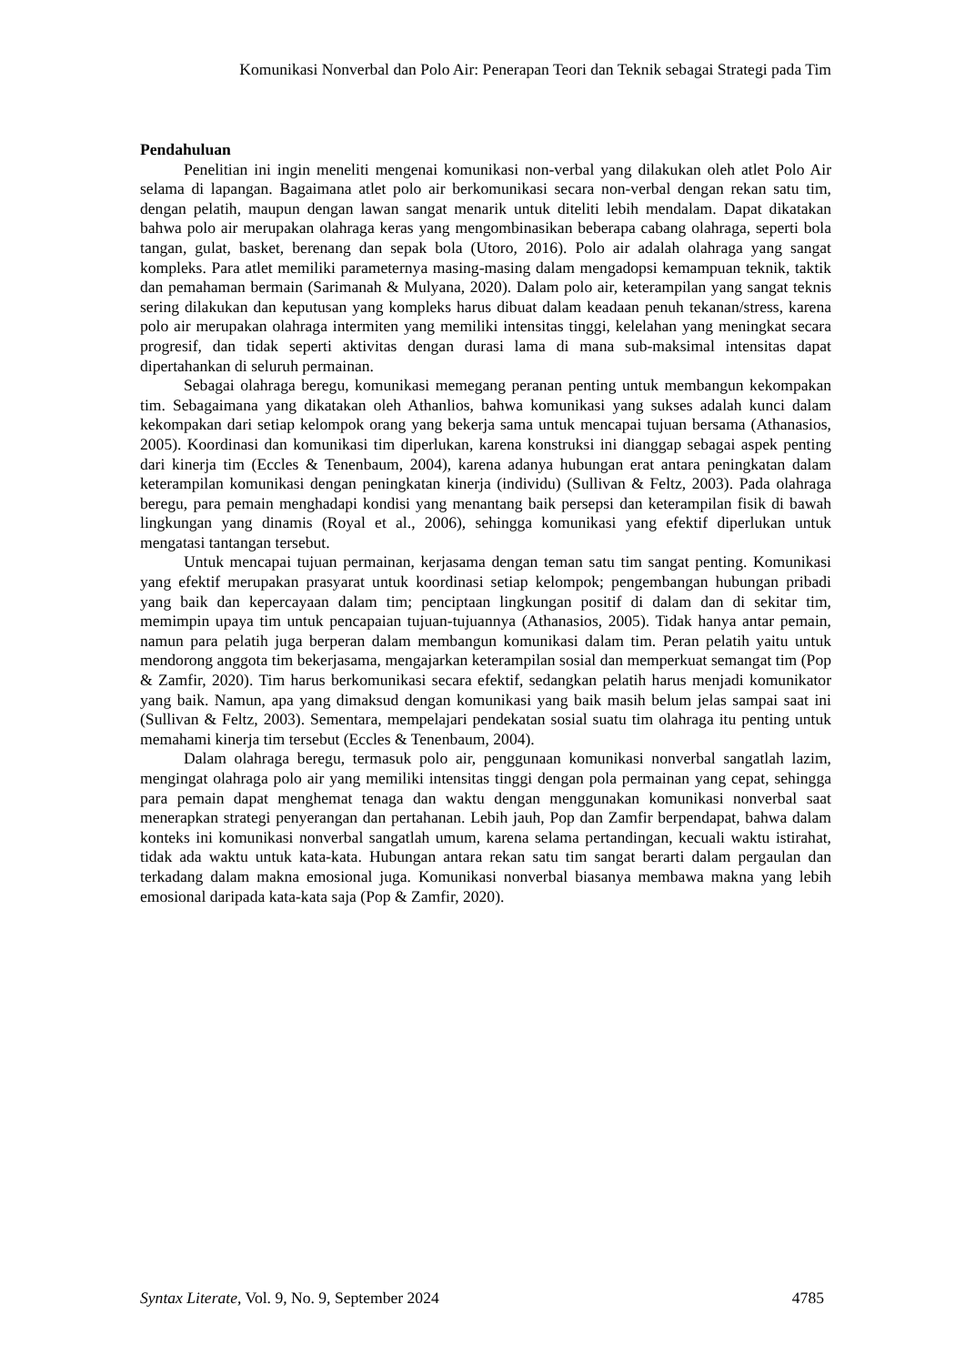Komunikasi Nonverbal dan Polo Air: Penerapan Teori dan Teknik sebagai Strategi pada Tim
Pendahuluan
Penelitian ini ingin meneliti mengenai komunikasi non-verbal yang dilakukan oleh atlet Polo Air selama di lapangan. Bagaimana atlet polo air berkomunikasi secara non-verbal dengan rekan satu tim, dengan pelatih, maupun dengan lawan sangat menarik untuk diteliti lebih mendalam. Dapat dikatakan bahwa polo air merupakan olahraga keras yang mengombinasikan beberapa cabang olahraga, seperti bola tangan, gulat, basket, berenang dan sepak bola (Utoro, 2016). Polo air adalah olahraga yang sangat kompleks. Para atlet memiliki parameternya masing-masing dalam mengadopsi kemampuan teknik, taktik dan pemahaman bermain (Sarimanah & Mulyana, 2020). Dalam polo air, keterampilan yang sangat teknis sering dilakukan dan keputusan yang kompleks harus dibuat dalam keadaan penuh tekanan/stress, karena polo air merupakan olahraga intermiten yang memiliki intensitas tinggi, kelelahan yang meningkat secara progresif, dan tidak seperti aktivitas dengan durasi lama di mana sub-maksimal intensitas dapat dipertahankan di seluruh permainan.
Sebagai olahraga beregu, komunikasi memegang peranan penting untuk membangun kekompakan tim. Sebagaimana yang dikatakan oleh Athanlios, bahwa komunikasi yang sukses adalah kunci dalam kekompakan dari setiap kelompok orang yang bekerja sama untuk mencapai tujuan bersama (Athanasios, 2005). Koordinasi dan komunikasi tim diperlukan, karena konstruksi ini dianggap sebagai aspek penting dari kinerja tim (Eccles & Tenenbaum, 2004), karena adanya hubungan erat antara peningkatan dalam keterampilan komunikasi dengan peningkatan kinerja (individu) (Sullivan & Feltz, 2003). Pada olahraga beregu, para pemain menghadapi kondisi yang menantang baik persepsi dan keterampilan fisik di bawah lingkungan yang dinamis (Royal et al., 2006), sehingga komunikasi yang efektif diperlukan untuk mengatasi tantangan tersebut.
Untuk mencapai tujuan permainan, kerjasama dengan teman satu tim sangat penting. Komunikasi yang efektif merupakan prasyarat untuk koordinasi setiap kelompok; pengembangan hubungan pribadi yang baik dan kepercayaan dalam tim; penciptaan lingkungan positif di dalam dan di sekitar tim, memimpin upaya tim untuk pencapaian tujuan-tujuannya (Athanasios, 2005). Tidak hanya antar pemain, namun para pelatih juga berperan dalam membangun komunikasi dalam tim. Peran pelatih yaitu untuk mendorong anggota tim bekerjasama, mengajarkan keterampilan sosial dan memperkuat semangat tim (Pop & Zamfir, 2020). Tim harus berkomunikasi secara efektif, sedangkan pelatih harus menjadi komunikator yang baik. Namun, apa yang dimaksud dengan komunikasi yang baik masih belum jelas sampai saat ini (Sullivan & Feltz, 2003). Sementara, mempelajari pendekatan sosial suatu tim olahraga itu penting untuk memahami kinerja tim tersebut (Eccles & Tenenbaum, 2004).
Dalam olahraga beregu, termasuk polo air, penggunaan komunikasi nonverbal sangatlah lazim, mengingat olahraga polo air yang memiliki intensitas tinggi dengan pola permainan yang cepat, sehingga para pemain dapat menghemat tenaga dan waktu dengan menggunakan komunikasi nonverbal saat menerapkan strategi penyerangan dan pertahanan. Lebih jauh, Pop dan Zamfir berpendapat, bahwa dalam konteks ini komunikasi nonverbal sangatlah umum, karena selama pertandingan, kecuali waktu istirahat, tidak ada waktu untuk kata-kata. Hubungan antara rekan satu tim sangat berarti dalam pergaulan dan terkadang dalam makna emosional juga. Komunikasi nonverbal biasanya membawa makna yang lebih emosional daripada kata-kata saja (Pop & Zamfir, 2020).
Syntax Literate, Vol. 9, No. 9, September 2024 4785